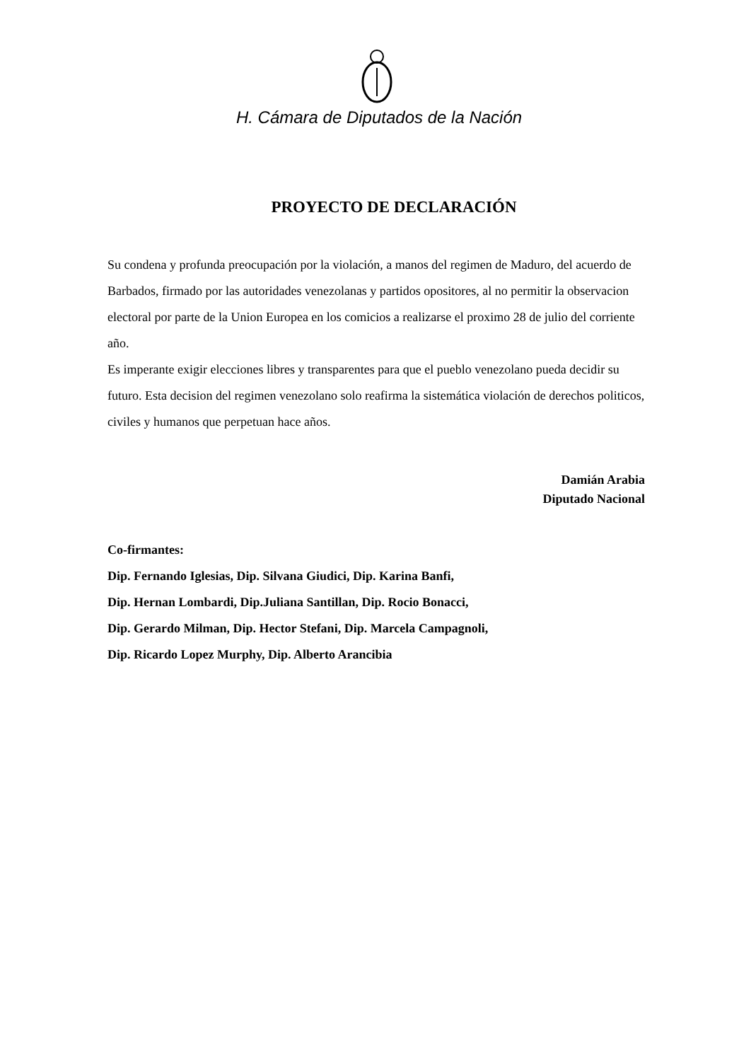H. Cámara de Diputados de la Nación
PROYECTO DE DECLARACIÓN
Su condena y profunda preocupación por la violación, a manos del regimen de Maduro, del acuerdo de Barbados, firmado por las autoridades venezolanas y partidos opositores, al no permitir la observacion electoral por parte de la Union Europea en los comicios a realizarse el proximo 28 de julio del corriente año.
Es imperante exigir elecciones libres y transparentes para que el pueblo venezolano pueda decidir su futuro. Esta decision del regimen venezolano solo reafirma la sistemática violación de derechos politicos, civiles y humanos que perpetuan hace años.
Damián Arabia
Diputado Nacional
Co-firmantes:
Dip. Fernando Iglesias, Dip. Silvana Giudici, Dip. Karina Banfi,
Dip. Hernan Lombardi, Dip.Juliana Santillan, Dip. Rocio Bonacci,
Dip. Gerardo Milman, Dip. Hector Stefani, Dip. Marcela Campagnoli,
Dip. Ricardo Lopez Murphy, Dip. Alberto Arancibia